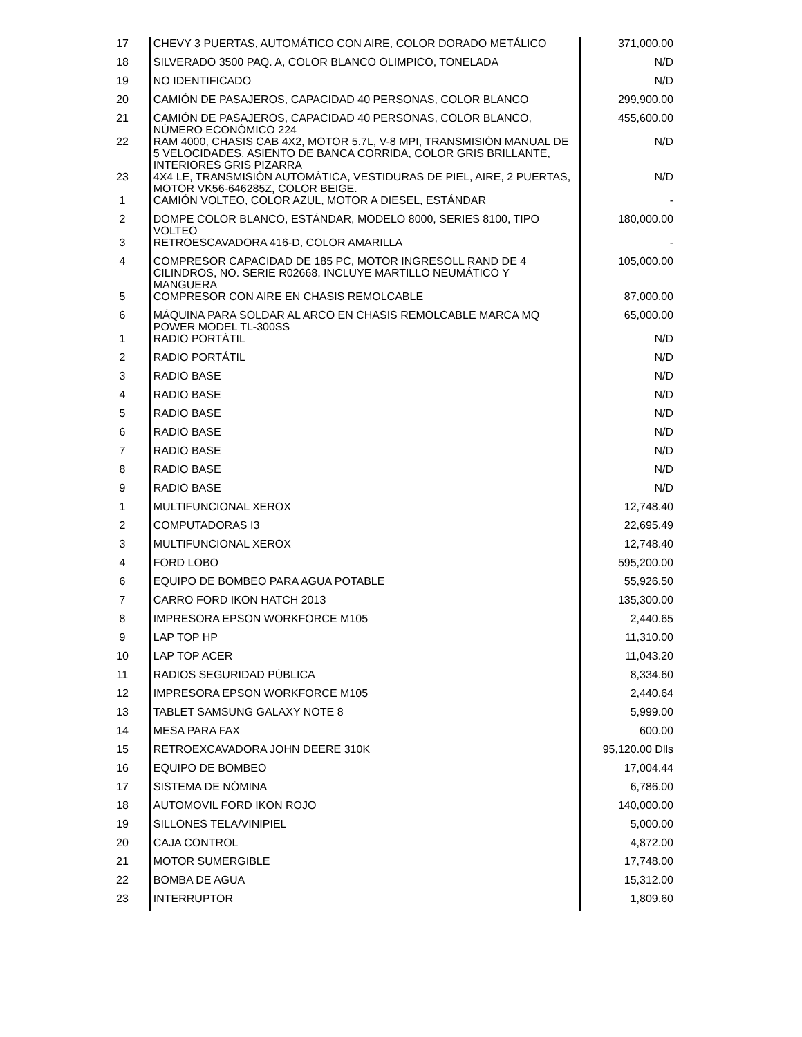| 17 | CHEVY 3 PUERTAS, AUTOMÁTICO CON AIRE, COLOR DORADO METÁLICO | 371,000.00 |
| 18 | SILVERADO 3500 PAQ. A, COLOR BLANCO OLIMPICO, TONELADA | N/D |
| 19 | NO IDENTIFICADO | N/D |
| 20 | CAMIÓN DE PASAJEROS, CAPACIDAD 40 PERSONAS, COLOR BLANCO | 299,900.00 |
| 21 | CAMIÓN DE PASAJEROS, CAPACIDAD 40 PERSONAS, COLOR BLANCO, NÚMERO ECONÓMICO 224 | 455,600.00 |
| 22 | RAM 4000, CHASIS CAB 4X2, MOTOR 5.7L, V-8 MPI, TRANSMISIÓN MANUAL DE 5 VELOCIDADES, ASIENTO DE BANCA CORRIDA, COLOR GRIS BRILLANTE, INTERIORES GRIS PIZARRA | N/D |
| 23 | 4X4 LE, TRANSMISIÓN AUTOMÁTICA, VESTIDURAS DE PIEL, AIRE, 2 PUERTAS, MOTOR VK56-646285Z, COLOR BEIGE. | N/D |
| 1 | CAMIÓN VOLTEO, COLOR AZUL, MOTOR A DIESEL, ESTÁNDAR | - |
| 2 | DOMPE COLOR BLANCO, ESTÁNDAR, MODELO 8000, SERIES 8100, TIPO VOLTEO | 180,000.00 |
| 3 | RETROESCAVADORA 416-D, COLOR AMARILLA | - |
| 4 | COMPRESOR CAPACIDAD DE 185 PC, MOTOR INGRESOLL RAND DE 4 CILINDROS, NO. SERIE R02668, INCLUYE MARTILLO NEUMÁTICO Y MANGUERA | 105,000.00 |
| 5 | COMPRESOR CON AIRE EN CHASIS REMOLCABLE | 87,000.00 |
| 6 | MÁQUINA PARA SOLDAR AL ARCO EN CHASIS REMOLCABLE MARCA MQ POWER MODEL TL-300SS | 65,000.00 |
| 1 | RADIO PORTÁTIL | N/D |
| 2 | RADIO PORTÁTIL | N/D |
| 3 | RADIO BASE | N/D |
| 4 | RADIO BASE | N/D |
| 5 | RADIO BASE | N/D |
| 6 | RADIO BASE | N/D |
| 7 | RADIO BASE | N/D |
| 8 | RADIO BASE | N/D |
| 9 | RADIO BASE | N/D |
| 1 | MULTIFUNCIONAL XEROX | 12,748.40 |
| 2 | COMPUTADORAS I3 | 22,695.49 |
| 3 | MULTIFUNCIONAL XEROX | 12,748.40 |
| 4 | FORD LOBO | 595,200.00 |
| 6 | EQUIPO DE BOMBEO PARA AGUA POTABLE | 55,926.50 |
| 7 | CARRO FORD IKON HATCH 2013 | 135,300.00 |
| 8 | IMPRESORA EPSON WORKFORCE M105 | 2,440.65 |
| 9 | LAP TOP HP | 11,310.00 |
| 10 | LAP TOP ACER | 11,043.20 |
| 11 | RADIOS SEGURIDAD PÚBLICA | 8,334.60 |
| 12 | IMPRESORA EPSON WORKFORCE M105 | 2,440.64 |
| 13 | TABLET SAMSUNG GALAXY NOTE 8 | 5,999.00 |
| 14 | MESA PARA FAX | 600.00 |
| 15 | RETROEXCAVADORA JOHN DEERE 310K | 95,120.00 Dlls |
| 16 | EQUIPO DE BOMBEO | 17,004.44 |
| 17 | SISTEMA DE NÓMINA | 6,786.00 |
| 18 | AUTOMOVIL FORD IKON ROJO | 140,000.00 |
| 19 | SILLONES TELA/VINIPIEL | 5,000.00 |
| 20 | CAJA CONTROL | 4,872.00 |
| 21 | MOTOR SUMERGIBLE | 17,748.00 |
| 22 | BOMBA DE AGUA | 15,312.00 |
| 23 | INTERRUPTOR | 1,809.60 |